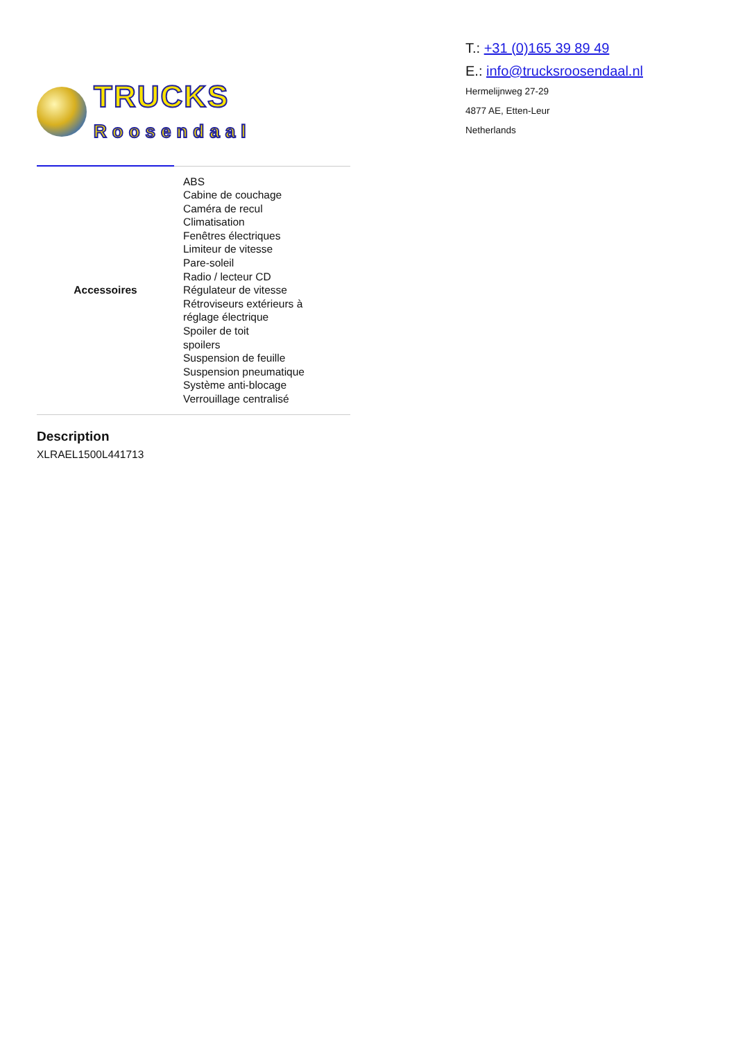TRUCKS
Roosendaal
T.: +31 (0)165 39 89 49
E.: info@trucksroosendaal.nl
Hermelijnweg 27-29
4877 AE, Etten-Leur
Netherlands
| Accessoires | ABS Cabine de couchage Caméra de recul Climatisation Fenêtres électriques Limiteur de vitesse Pare-soleil Radio / lecteur CD Régulateur de vitesse Rétroviseurs extérieurs à réglage électrique Spoiler de toit spoilers Suspension de feuille Suspension pneumatique Système anti-blocage Verrouillage centralisé |
Description
XLRAEL1500L441713